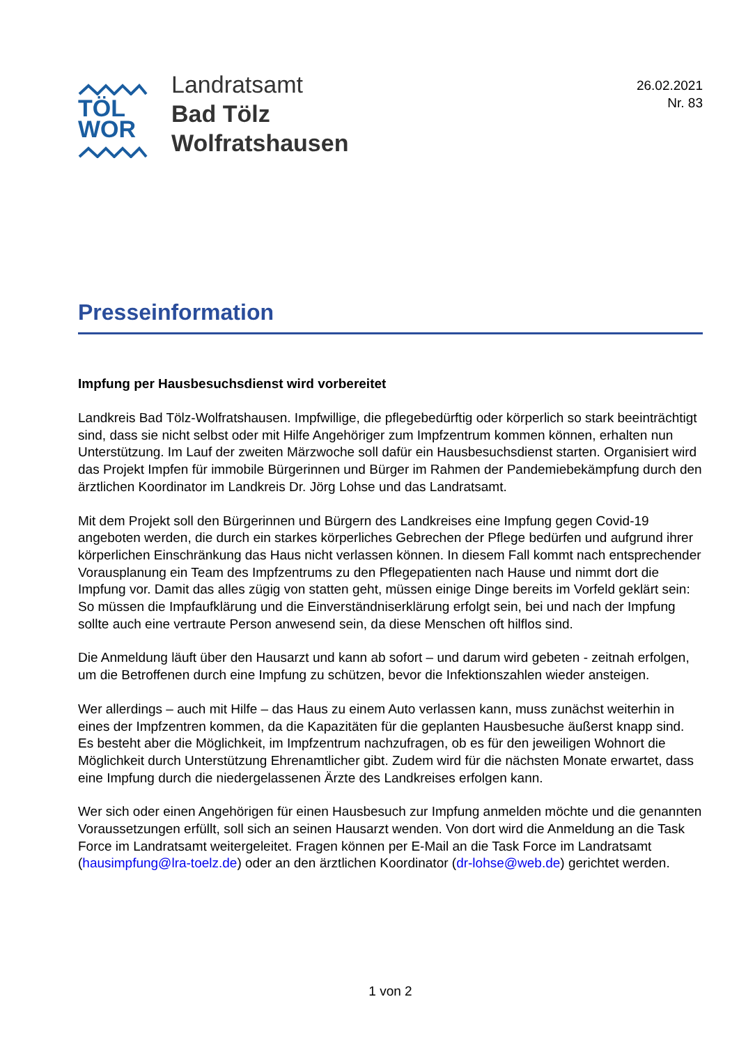TÖL
WOR
Landratsamt
Bad Tölz
Wolfratshausen
26.02.2021
Nr. 83
Presseinformation
Impfung per Hausbesuchsdienst wird vorbereitet
Landkreis Bad Tölz-Wolfratshausen. Impfwillige, die pflegebedürftig oder körperlich so stark beeinträchtigt sind, dass sie nicht selbst oder mit Hilfe Angehöriger zum Impfzentrum kommen können, erhalten nun Unterstützung. Im Lauf der zweiten Märzwoche soll dafür ein Hausbesuchsdienst starten. Organisiert wird das Projekt Impfen für immobile Bürgerinnen und Bürger im Rahmen der Pandemiebekämpfung durch den ärztlichen Koordinator im Landkreis Dr. Jörg Lohse und das Landratsamt.
Mit dem Projekt soll den Bürgerinnen und Bürgern des Landkreises eine Impfung gegen Covid-19 angeboten werden, die durch ein starkes körperliches Gebrechen der Pflege bedürfen und aufgrund ihrer körperlichen Einschränkung das Haus nicht verlassen können. In diesem Fall kommt nach entsprechender Vorausplanung ein Team des Impfzentrums zu den Pflegepatienten nach Hause und nimmt dort die Impfung vor. Damit das alles zügig von statten geht, müssen einige Dinge bereits im Vorfeld geklärt sein: So müssen die Impfaufklärung und die Einverständniserklärung erfolgt sein, bei und nach der Impfung sollte auch eine vertraute Person anwesend sein, da diese Menschen oft hilflos sind.
Die Anmeldung läuft über den Hausarzt und kann ab sofort – und darum wird gebeten - zeitnah erfolgen, um die Betroffenen durch eine Impfung zu schützen, bevor die Infektionszahlen wieder ansteigen.
Wer allerdings – auch mit Hilfe – das Haus zu einem Auto verlassen kann, muss zunächst weiterhin in eines der Impfzentren kommen, da die Kapazitäten für die geplanten Hausbesuche äußerst knapp sind. Es besteht aber die Möglichkeit, im Impfzentrum nachzufragen, ob es für den jeweiligen Wohnort die Möglichkeit durch Unterstützung Ehrenamtlicher gibt. Zudem wird für die nächsten Monate erwartet, dass eine Impfung durch die niedergelassenen Ärzte des Landkreises erfolgen kann.
Wer sich oder einen Angehörigen für einen Hausbesuch zur Impfung anmelden möchte und die genannten Voraussetzungen erfüllt, soll sich an seinen Hausarzt wenden. Von dort wird die Anmeldung an die Task Force im Landratsamt weitergeleitet. Fragen können per E-Mail an die Task Force im Landratsamt (hausimpfung@lra-toelz.de) oder an den ärztlichen Koordinator (dr-lohse@web.de) gerichtet werden.
1 von 2